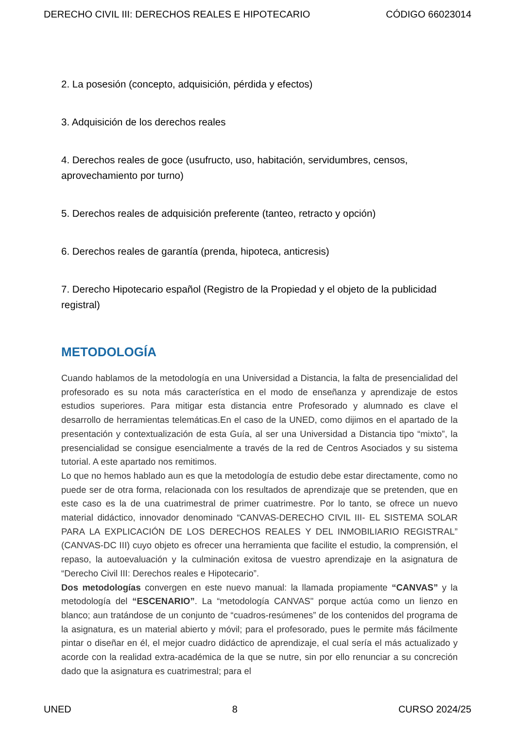DERECHO CIVIL III: DERECHOS REALES E HIPOTECARIO CÓDIGO 66023014
2. La posesión (concepto, adquisición, pérdida y efectos)
3. Adquisición de los derechos reales
4. Derechos reales de goce (usufructo, uso, habitación, servidumbres, censos, aprovechamiento por turno)
5. Derechos reales de adquisición preferente (tanteo, retracto y opción)
6. Derechos reales de garantía (prenda, hipoteca, anticresis)
7. Derecho Hipotecario español (Registro de la Propiedad y el objeto de la publicidad registral)
METODOLOGÍA
Cuando hablamos de la metodología en una Universidad a Distancia, la falta de presencialidad del profesorado es su nota más característica en el modo de enseñanza y aprendizaje de estos estudios superiores. Para mitigar esta distancia entre Profesorado y alumnado es clave el desarrollo de herramientas telemáticas.En el caso de la UNED, como dijimos en el apartado de la presentación y contextualización de esta Guía, al ser una Universidad a Distancia tipo “mixto”, la presencialidad se consigue esencialmente a través de la red de Centros Asociados y su sistema tutorial. A este apartado nos remitimos.
Lo que no hemos hablado aun es que la metodología de estudio debe estar directamente, como no puede ser de otra forma, relacionada con los resultados de aprendizaje que se pretenden, que en este caso es la de una cuatrimestral de primer cuatrimestre. Por lo tanto, se ofrece un nuevo material didáctico, innovador denominado “CANVAS-DERECHO CIVIL III- EL SISTEMA SOLAR PARA LA EXPLICACIÓN DE LOS DERECHOS REALES Y DEL INMOBILIARIO REGISTRAL” (CANVAS-DC III) cuyo objeto es ofrecer una herramienta que facilite el estudio, la comprensión, el repaso, la autoevaluación y la culminación exitosa de vuestro aprendizaje en la asignatura de “Derecho Civil III: Derechos reales e Hipotecario”.
Dos metodologías convergen en este nuevo manual: la llamada propiamente “CANVAS” y la metodología del “ESCENARIO”. La “metodología CANVAS" porque actúa como un lienzo en blanco; aun tratándose de un conjunto de “cuadros-resúmenes” de los contenidos del programa de la asignatura, es un material abierto y móvil; para el profesorado, pues le permite más fácilmente pintar o diseñar en él, el mejor cuadro didáctico de aprendizaje, el cual sería el más actualizado y acorde con la realidad extra-académica de la que se nutre, sin por ello renunciar a su concreción dado que la asignatura es cuatrimestral; para el
UNED 8 CURSO 2024/25